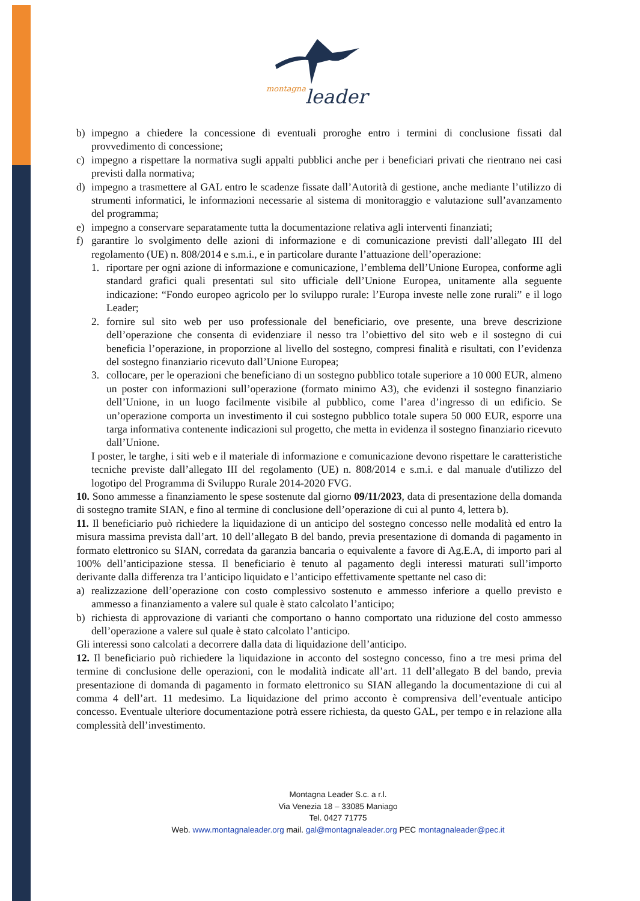montagna
leader
b) impegno a chiedere la concessione di eventuali proroghe entro i termini di conclusione fissati dal provvedimento di concessione;
c) impegno a rispettare la normativa sugli appalti pubblici anche per i beneficiari privati che rientrano nei casi previsti dalla normativa;
d) impegno a trasmettere al GAL entro le scadenze fissate dall’Autorità di gestione, anche mediante l’utilizzo di strumenti informatici, le informazioni necessarie al sistema di monitoraggio e valutazione sull’avanzamento del programma;
e) impegno a conservare separatamente tutta la documentazione relativa agli interventi finanziati;
f) garantire lo svolgimento delle azioni di informazione e di comunicazione previsti dall’allegato III del regolamento (UE) n. 808/2014 e s.m.i., e in particolare durante l’attuazione dell’operazione:
1. riportare per ogni azione di informazione e comunicazione, l’emblema dell’Unione Europea, conforme agli standard grafici quali presentati sul sito ufficiale dell’Unione Europea, unitamente alla seguente indicazione: “Fondo europeo agricolo per lo sviluppo rurale: l’Europa investe nelle zone rurali” e il logo Leader;
2. fornire sul sito web per uso professionale del beneficiario, ove presente, una breve descrizione dell’operazione che consenta di evidenziare il nesso tra l’obiettivo del sito web e il sostegno di cui beneficia l’operazione, in proporzione al livello del sostegno, compresi finalità e risultati, con l’evidenza del sostegno finanziario ricevuto dall’Unione Europea;
3. collocare, per le operazioni che beneficiano di un sostegno pubblico totale superiore a 10 000 EUR, almeno un poster con informazioni sull’operazione (formato minimo A3), che evidenzi il sostegno finanziario dell’Unione, in un luogo facilmente visibile al pubblico, come l’area d’ingresso di un edificio. Se un’operazione comporta un investimento il cui sostegno pubblico totale supera 50 000 EUR, esporre una targa informativa contenente indicazioni sul progetto, che metta in evidenza il sostegno finanziario ricevuto dall’Unione.
I poster, le targhe, i siti web e il materiale di informazione e comunicazione devono rispettare le caratteristiche tecniche previste dall’allegato III del regolamento (UE) n. 808/2014 e s.m.i. e dal manuale d'utilizzo del logotipo del Programma di Sviluppo Rurale 2014-2020 FVG.
10. Sono ammesse a finanziamento le spese sostenute dal giorno 09/11/2023, data di presentazione della domanda di sostegno tramite SIAN, e fino al termine di conclusione dell’operazione di cui al punto 4, lettera b).
11. Il beneficiario può richiedere la liquidazione di un anticipo del sostegno concesso nelle modalità ed entro la misura massima prevista dall’art. 10 dell’allegato B del bando, previa presentazione di domanda di pagamento in formato elettronico su SIAN, corredata da garanzia bancaria o equivalente a favore di Ag.E.A, di importo pari al 100% dell’anticipazione stessa. Il beneficiario è tenuto al pagamento degli interessi maturati sull’importo derivante dalla differenza tra l’anticipo liquidato e l’anticipo effettivamente spettante nel caso di:
a) realizzazione dell’operazione con costo complessivo sostenuto e ammesso inferiore a quello previsto e ammesso a finanziamento a valere sul quale è stato calcolato l’anticipo;
b) richiesta di approvazione di varianti che comportano o hanno comportato una riduzione del costo ammesso dell’operazione a valere sul quale è stato calcolato l’anticipo.
Gli interessi sono calcolati a decorrere dalla data di liquidazione dell’anticipo.
12. Il beneficiario può richiedere la liquidazione in acconto del sostegno concesso, fino a tre mesi prima del termine di conclusione delle operazioni, con le modalità indicate all’art. 11 dell’allegato B del bando, previa presentazione di domanda di pagamento in formato elettronico su SIAN allegando la documentazione di cui al comma 4 dell’art. 11 medesimo. La liquidazione del primo acconto è comprensiva dell’eventuale anticipo concesso. Eventuale ulteriore documentazione potrà essere richiesta, da questo GAL, per tempo e in relazione alla complessità dell’investimento.
Montagna Leader S.c. a r.l.
Via Venezia 18 – 33085 Maniago
Tel. 0427 71775
Web. www.montagnaleader.org mail. gal@montagnaleader.org PEC montagnaleader@pec.it